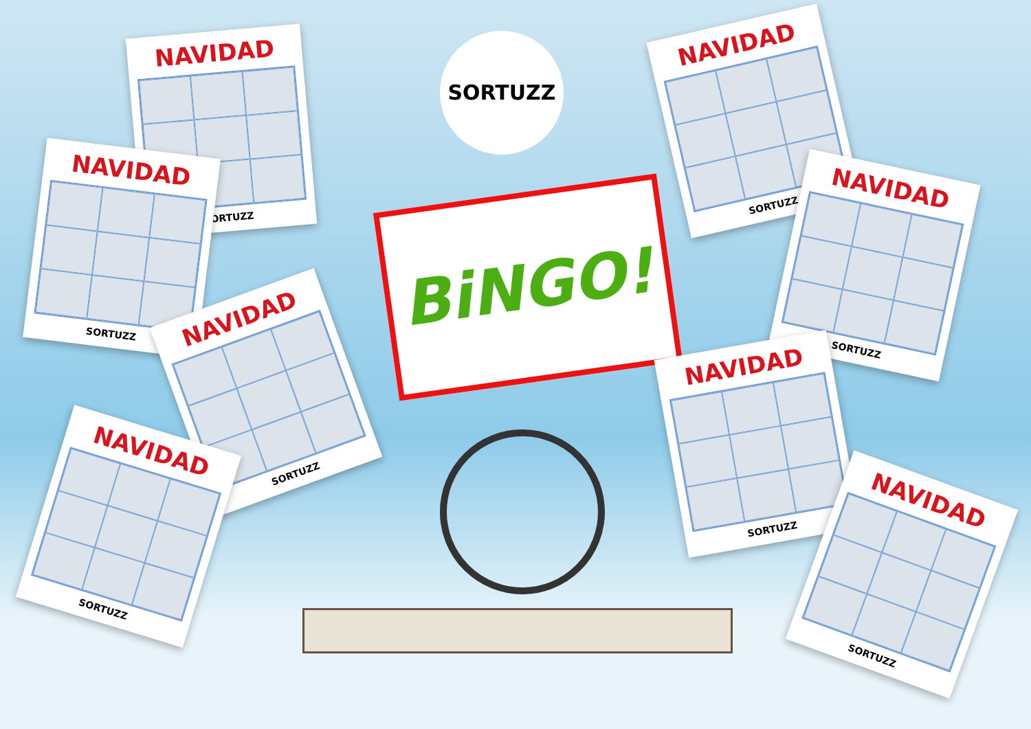SORTUZZ
NAVIDAD
SORTUZZ
NAVIDAD
SORTUZZ
NAVIDAD
SORTUZZ
NAVIDAD
SORTUZZ
BiNGO!
NAVIDAD
SORTUZZ
NAVIDAD
SORTUZZ
NAVIDAD
SORTUZZ
NAVIDAD
SORTUZZ